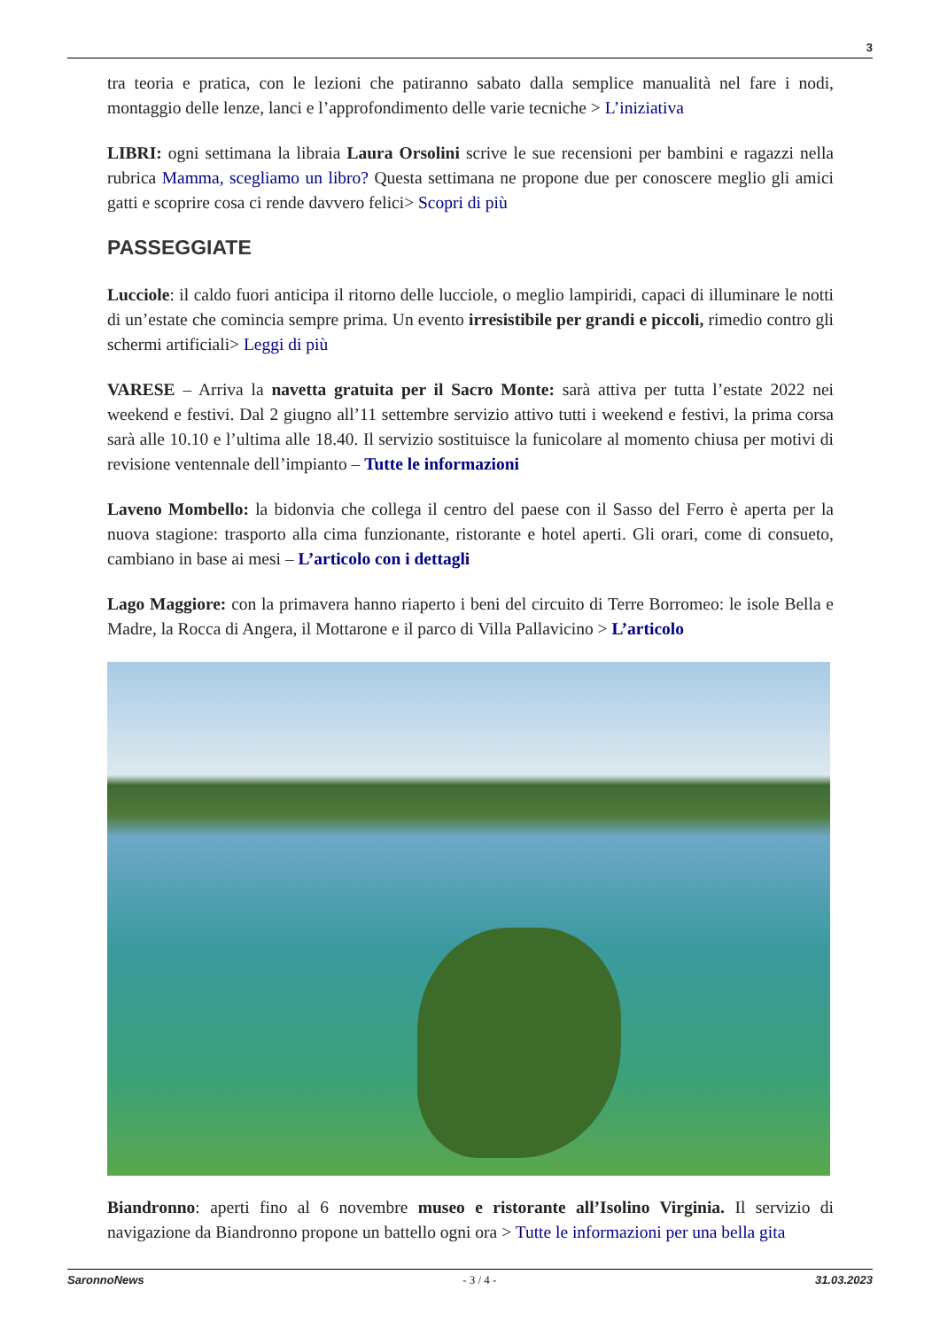3
tra teoria e pratica, con le lezioni che patiranno sabato dalla semplice manualità nel fare i nodi, montaggio delle lenze, lanci e l’approfondimento delle varie tecniche > L’iniziativa
LIBRI: ogni settimana la libraia Laura Orsolini scrive le sue recensioni per bambini e ragazzi nella rubrica Mamma, scegliamo un libro? Questa settimana ne propone due per conoscere meglio gli amici gatti e scoprire cosa ci rende davvero felici> Scopri di più
PASSEGGIATE
Lucciole: il caldo fuori anticipa il ritorno delle lucciole, o meglio lampiridi, capaci di illuminare le notti di un’estate che comincia sempre prima. Un evento irresistibile per grandi e piccoli, rimedio contro gli schermi artificiali> Leggi di più
VARESE – Arriva la navetta gratuita per il Sacro Monte: sarà attiva per tutta l’estate 2022 nei weekend e festivi. Dal 2 giugno all’11 settembre servizio attivo tutti i weekend e festivi, la prima corsa sarà alle 10.10 e l’ultima alle 18.40. Il servizio sostituisce la funicolare al momento chiusa per motivi di revisione ventennale dell’impianto – Tutte le informazioni
Laveno Mombello: la bidonvia che collega il centro del paese con il Sasso del Ferro è aperta per la nuova stagione: trasporto alla cima funzionante, ristorante e hotel aperti. Gli orari, come di consueto, cambiano in base ai mesi – L’articolo con i dettagli
Lago Maggiore: con la primavera hanno riaperto i beni del circuito di Terre Borromeo: le isole Bella e Madre, la Rocca di Angera, il Mottarone e il parco di Villa Pallavicino > L’articolo
Biandronno: aperti fino al 6 novembre museo e ristorante all’Isolino Virginia. Il servizio di navigazione da Biandronno propone un battello ogni ora > Tutte le informazioni per una bella gita
SaronnoNews - 3 / 4 - 31.03.2023